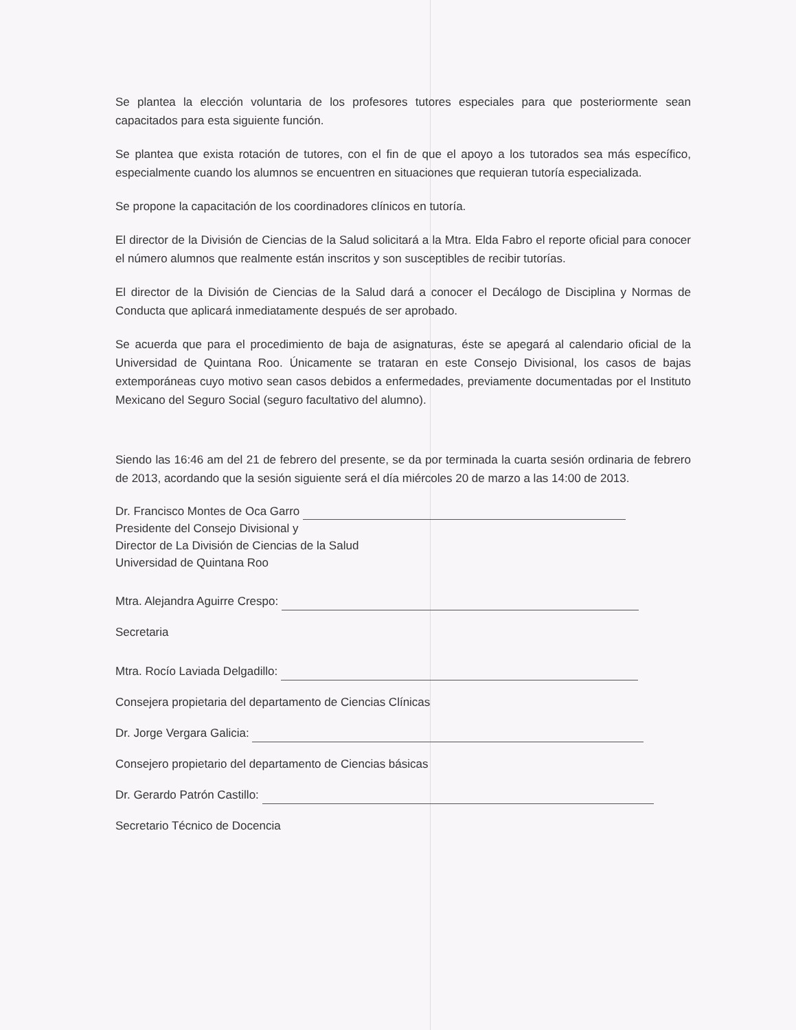Se plantea la elección voluntaria de los profesores tutores especiales para que posteriormente sean capacitados para esta siguiente función.
Se plantea que exista rotación de tutores, con el fin de que el apoyo a los tutorados sea más específico, especialmente cuando los alumnos se encuentren en situaciones que requieran tutoría especializada.
Se propone la capacitación de los coordinadores clínicos en tutoría.
El director de la División de Ciencias de la Salud solicitará a la Mtra. Elda Fabro el reporte oficial para conocer el número alumnos que realmente están inscritos y son susceptibles de recibir tutorías.
El director de la División de Ciencias de la Salud dará a conocer el Decálogo de Disciplina y Normas de Conducta que aplicará inmediatamente después de ser aprobado.
Se acuerda que para el procedimiento de baja de asignaturas, éste se apegará al calendario oficial de la Universidad de Quintana Roo. Únicamente se trataran en este Consejo Divisional, los casos de bajas extemporáneas cuyo motivo sean casos debidos a enfermedades, previamente documentadas por el Instituto Mexicano del Seguro Social (seguro facultativo del alumno).
Siendo las 16:46 am del 21 de febrero del presente, se da por terminada la cuarta sesión ordinaria de febrero de 2013, acordando que la sesión siguiente será el día miércoles 20 de marzo a las 14:00 de 2013.
Dr. Francisco Montes de Oca Garro
Presidente del Consejo Divisional y
Director de La División de Ciencias de la Salud
Universidad de Quintana Roo
Mtra. Alejandra Aguirre Crespo:
Secretaria
Mtra. Rocío Laviada Delgadillo:
Consejera propietaria del departamento de Ciencias Clínicas
Dr. Jorge Vergara Galicia:
Consejero propietario del departamento de Ciencias básicas
Dr. Gerardo Patrón Castillo:
Secretario Técnico de Docencia